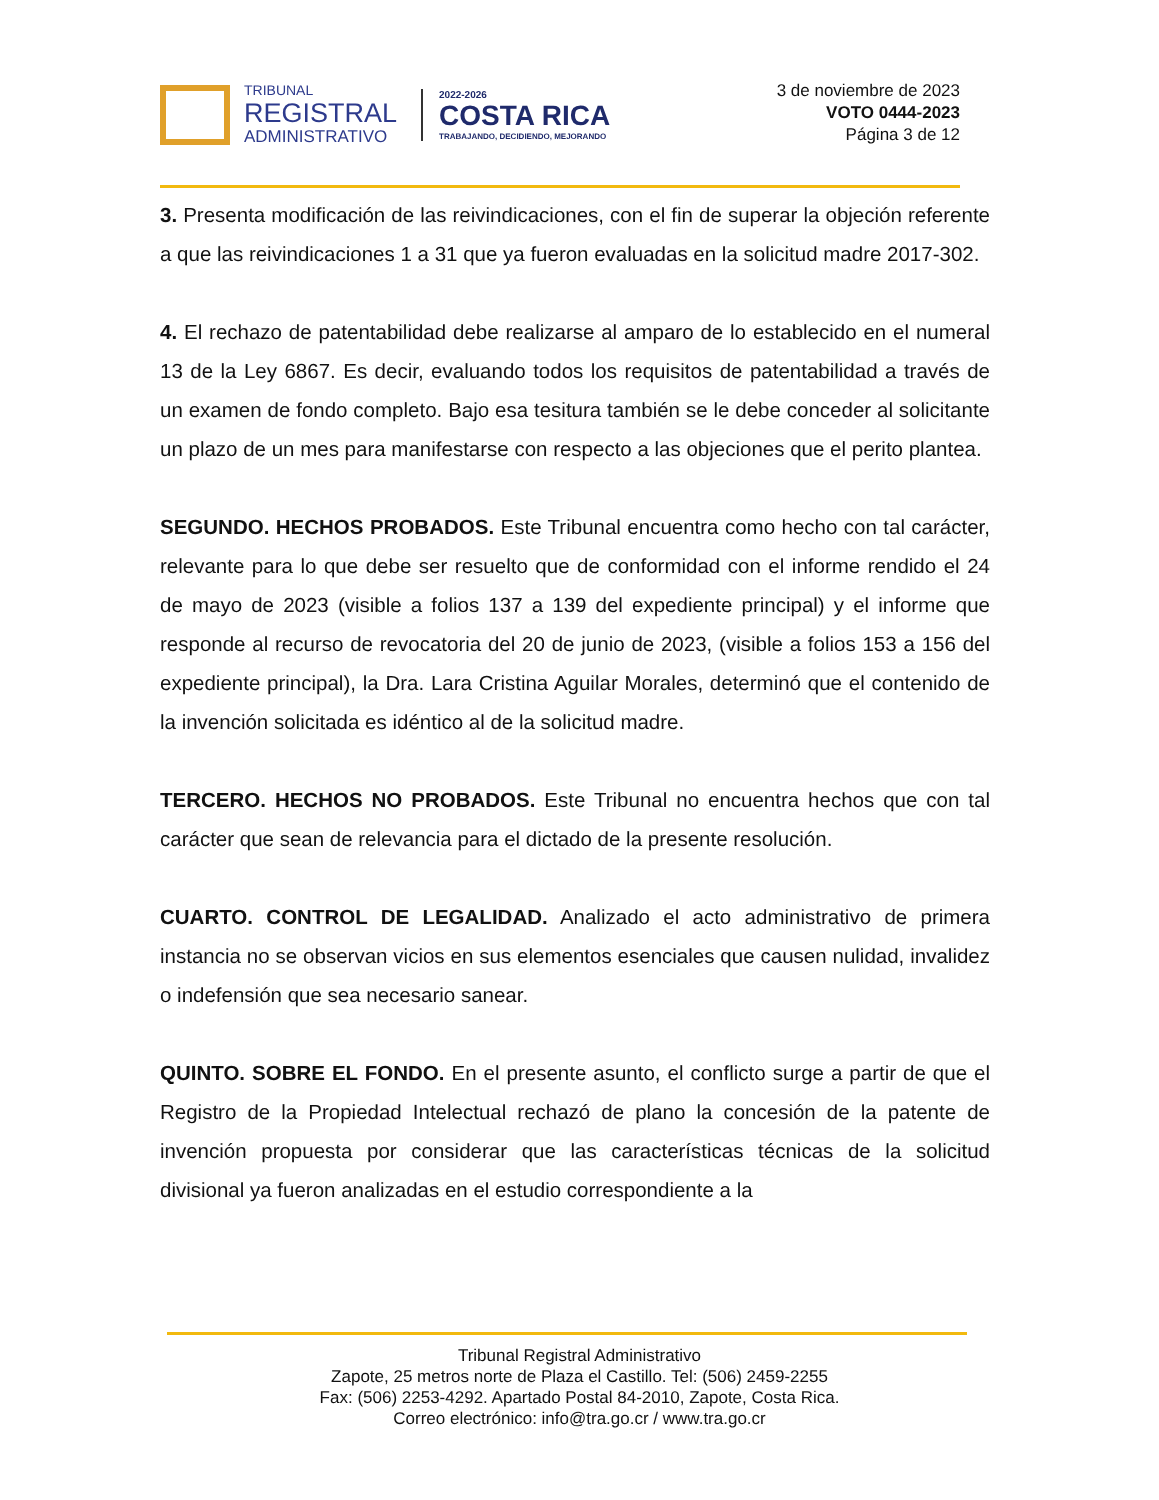TRIBUNAL
REGISTRAL
ADMINISTRATIVO
2022-2026
COSTA RICA
TRABAJANDO, DECIDIENDO, MEJORANDO
3 de noviembre de 2023
VOTO 0444-2023
Página 3 de 12
3. Presenta modificación de las reivindicaciones, con el fin de superar la objeción referente a que las reivindicaciones 1 a 31 que ya fueron evaluadas en la solicitud madre 2017-302.
4. El rechazo de patentabilidad debe realizarse al amparo de lo establecido en el numeral 13 de la Ley 6867. Es decir, evaluando todos los requisitos de patentabilidad a través de un examen de fondo completo. Bajo esa tesitura también se le debe conceder al solicitante un plazo de un mes para manifestarse con respecto a las objeciones que el perito plantea.
SEGUNDO. HECHOS PROBADOS. Este Tribunal encuentra como hecho con tal carácter, relevante para lo que debe ser resuelto que de conformidad con el informe rendido el 24 de mayo de 2023 (visible a folios 137 a 139 del expediente principal) y el informe que responde al recurso de revocatoria del 20 de junio de 2023, (visible a folios 153 a 156 del expediente principal), la Dra. Lara Cristina Aguilar Morales, determinó que el contenido de la invención solicitada es idéntico al de la solicitud madre.
TERCERO. HECHOS NO PROBADOS. Este Tribunal no encuentra hechos que con tal carácter que sean de relevancia para el dictado de la presente resolución.
CUARTO. CONTROL DE LEGALIDAD. Analizado el acto administrativo de primera instancia no se observan vicios en sus elementos esenciales que causen nulidad, invalidez o indefensión que sea necesario sanear.
QUINTO. SOBRE EL FONDO. En el presente asunto, el conflicto surge a partir de que el Registro de la Propiedad Intelectual rechazó de plano la concesión de la patente de invención propuesta por considerar que las características técnicas de la solicitud divisional ya fueron analizadas en el estudio correspondiente a la
Tribunal Registral Administrativo
Zapote, 25 metros norte de Plaza el Castillo. Tel: (506) 2459-2255
Fax: (506) 2253-4292. Apartado Postal 84-2010, Zapote, Costa Rica.
Correo electrónico: info@tra.go.cr / www.tra.go.cr